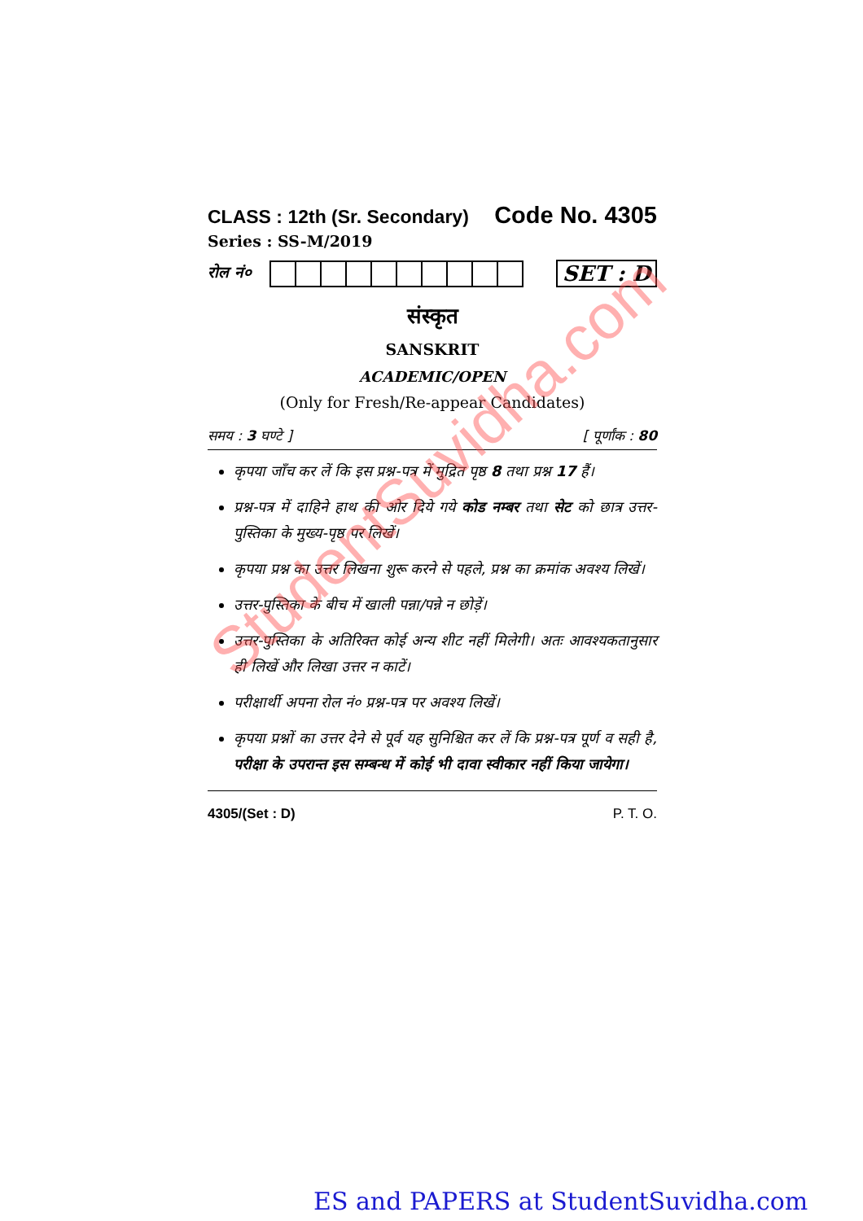CLASS : 12th (Sr. Secondary) Code No. 4305
Series : SS-M/2019
रोल नं०
SET : D
संस्कृत
SANSKRIT
ACADEMIC/OPEN
(Only for Fresh/Re-appear Candidates)
समय : 3 घण्टे ] [ पूर्णांक : 80
कृपया जाँच कर लें कि इस प्रश्न-पत्र में मुद्रित पृष्ठ 8 तथा प्रश्न 17 हैं।
प्रश्न-पत्र में दाहिने हाथ की ओर दिये गये कोड नम्बर तथा सेट को छात्र उत्तर-पुस्तिका के मुख्य-पृष्ठ पर लिखें।
कृपया प्रश्न का उत्तर लिखना शुरू करने से पहले, प्रश्न का क्रमांक अवश्य लिखें।
उत्तर-पुस्तिका के बीच में खाली पन्ना/पन्ने न छोड़ें।
उत्तर-पुस्तिका के अतिरिक्त कोई अन्य शीट नहीं मिलेगी। अतः आवश्यकतानुसार ही लिखें और लिखा उत्तर न काटें।
परीक्षार्थी अपना रोल नं० प्रश्न-पत्र पर अवश्य लिखें।
कृपया प्रश्नों का उत्तर देने से पूर्व यह सुनिश्चित कर लें कि प्रश्न-पत्र पूर्ण व सही है, परीक्षा के उपरान्त इस सम्बन्ध में कोई भी दावा स्वीकार नहीं किया जायेगा।
4305/(Set : D) P. T. O.
StudentSuvidha.com
ES and PAPERS at StudentSuvidha.com